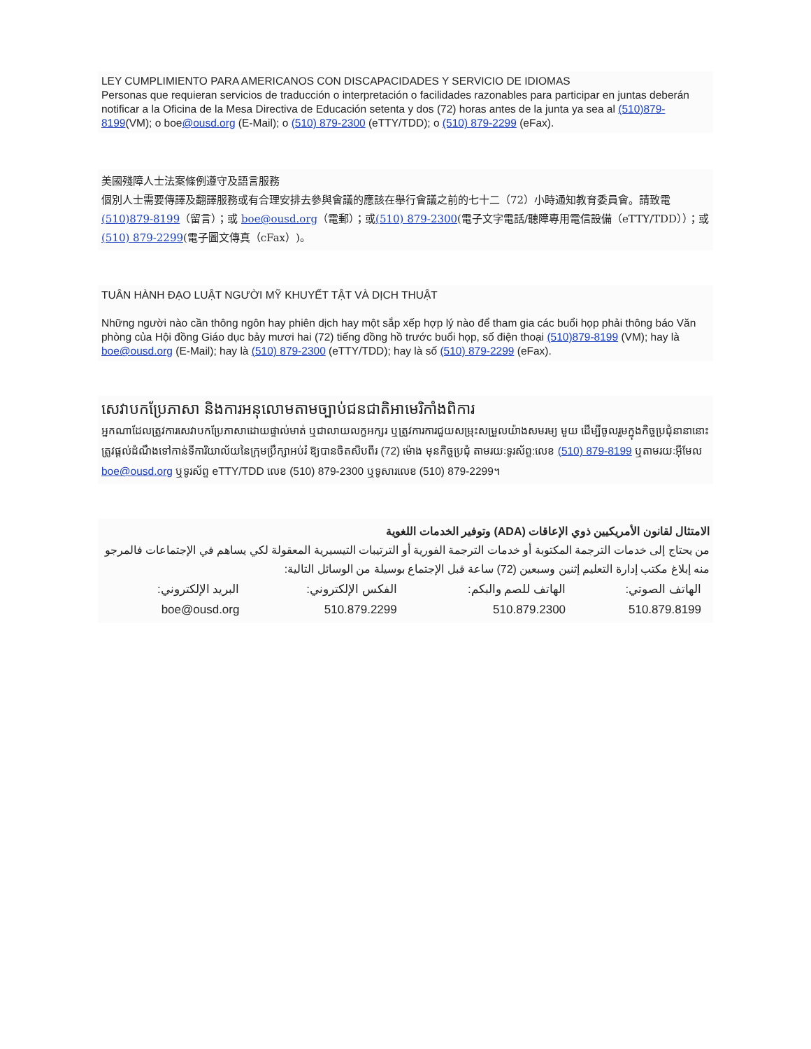LEY CUMPLIMIENTO PARA AMERICANOS CON DISCAPACIDADES Y SERVICIO DE IDIOMAS
Personas que requieran servicios de traducción o interpretación o facilidades razonables para participar en juntas deberán notificar a la Oficina de la Mesa Directiva de Educación setenta y dos (72) horas antes de la junta ya sea al (510)879-8199(VM); o boe@ousd.org (E-Mail); o (510) 879-2300 (eTTY/TDD); o (510) 879-2299 (eFax).
美國殘障人士法案條例遵守及語言服務
個別人士需要傳譯及翻譯服務或有合理安排去參與會議的應該在舉行會議之前的七十二（72）小時通知教育委員會。請致電(510)879-8199（留言）；或 boe@ousd.org（電郵）；或(510) 879-2300(電子文字電話/聽障專用電信設備（eTTY/TDD））；或(510) 879-2299(電子圖文傳真（cFax）)。
TUÂN HÀNH ĐẠO LUẬT NGƯỜI MỸ KHUYẾT TẬT VÀ DỊCH THUẬT
Những người nào cần thông ngôn hay phiên dịch hay một sắp xếp hợp lý nào để tham gia các buổi họp phải thông báo Văn phòng của Hội đồng Giáo dục bảy mươi hai (72) tiếng đồng hồ trước buổi họp, số điện thoại (510)879-8199 (VM); hay là boe@ousd.org (E-Mail); hay là (510) 879-2300 (eTTY/TDD); hay là số (510) 879-2299 (eFax).
សេវាបកប្រែភាសា និងការអនុលោមតាមច្បាប់ជនជាតិអាមេរិកាំងពិការ
អ្នកណាដែលត្រូវការសេវាបកប្រែភាសាដោយផ្ទាល់មាត់ ឬជាលាយលក្ខអក្សរ ឬត្រូវការការជួយសម្រុះសម្រួលយ៉ាងសមរម្យ មួយ ដើម្បីចូលរួមក្នុងកិច្ចប្រជុំនានានោះ ត្រូវផ្តល់ដំណឹងទៅកាន់ទីការិយាល័យនៃក្រុមប្រឹក្សាអប់រំ ឱ្យបានចិតសិបពីរ (72) ម៉ោង មុនកិច្ចប្រជុំ តាមរយៈទូរស័ព្ទ:លេខ (510) 879-8199 ឬតាមរយៈអ៊ីមែល boe@ousd.org ឬទូរស័ព្ទ eTTY/TDD លេខ (510) 879-2300 ឬទូសារលេខ (510) 879-2299។
الامتثال لقانون الأمريكيين ذوي الإعاقات (ADA) وتوفير الخدمات اللغوية
من يحتاج إلى خدمات الترجمة المكتوبة أو خدمات الترجمة الفورية أو الترتيبات التيسيرية المعقولة لكي يساهم في الإجتماعات فالمرجو منه إبلاغ مكتب إدارة التعليم إثنين وسبعين (72) ساعة قبل الإجتماع بوسيلة من الوسائل التالية:
| الهاتف الصوتي: | الهاتف للصم والبكم: | الفكس الإلكتروني: | البريد الإلكتروني: |
| 510.879.8199 | 510.879.2300 | 510.879.2299 | boe@ousd.org |